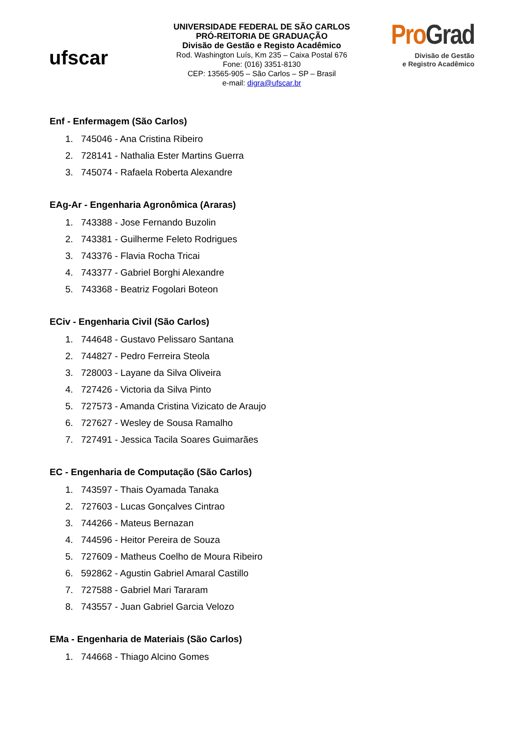ufscar
UNIVERSIDADE FEDERAL DE SÃO CARLOS
PRÓ-REITORIA DE GRADUAÇÃO
Divisão de Gestão e Registo Acadêmico
Rod. Washington Luís, Km 235 – Caixa Postal 676
Fone: (016) 3351-8130
CEP: 13565-905 – São Carlos – SP – Brasil
e-mail: digra@ufscar.br
ProGrad
Divisão de Gestão
e Registro Acadêmico
Enf - Enfermagem (São Carlos)
1. 745046 - Ana Cristina Ribeiro
2. 728141 - Nathalia Ester Martins Guerra
3. 745074 - Rafaela Roberta Alexandre
EAg-Ar - Engenharia Agronômica (Araras)
1. 743388 - Jose Fernando Buzolin
2. 743381 - Guilherme Feleto Rodrigues
3. 743376 - Flavia Rocha Tricai
4. 743377 - Gabriel Borghi Alexandre
5. 743368 - Beatriz Fogolari Boteon
ECiv - Engenharia Civil (São Carlos)
1. 744648 - Gustavo Pelissaro Santana
2. 744827 - Pedro Ferreira Steola
3. 728003 - Layane da Silva Oliveira
4. 727426 - Victoria da Silva Pinto
5. 727573 - Amanda Cristina Vizicato de Araujo
6. 727627 - Wesley de Sousa Ramalho
7. 727491 - Jessica Tacila Soares Guimarães
EC - Engenharia de Computação (São Carlos)
1. 743597 - Thais Oyamada Tanaka
2. 727603 - Lucas Gonçalves Cintrao
3. 744266 - Mateus Bernazan
4. 744596 - Heitor Pereira de Souza
5. 727609 - Matheus Coelho de Moura Ribeiro
6. 592862 - Agustin Gabriel Amaral Castillo
7. 727588 - Gabriel Mari Tararam
8. 743557 - Juan Gabriel Garcia Velozo
EMa - Engenharia de Materiais (São Carlos)
1. 744668 - Thiago Alcino Gomes